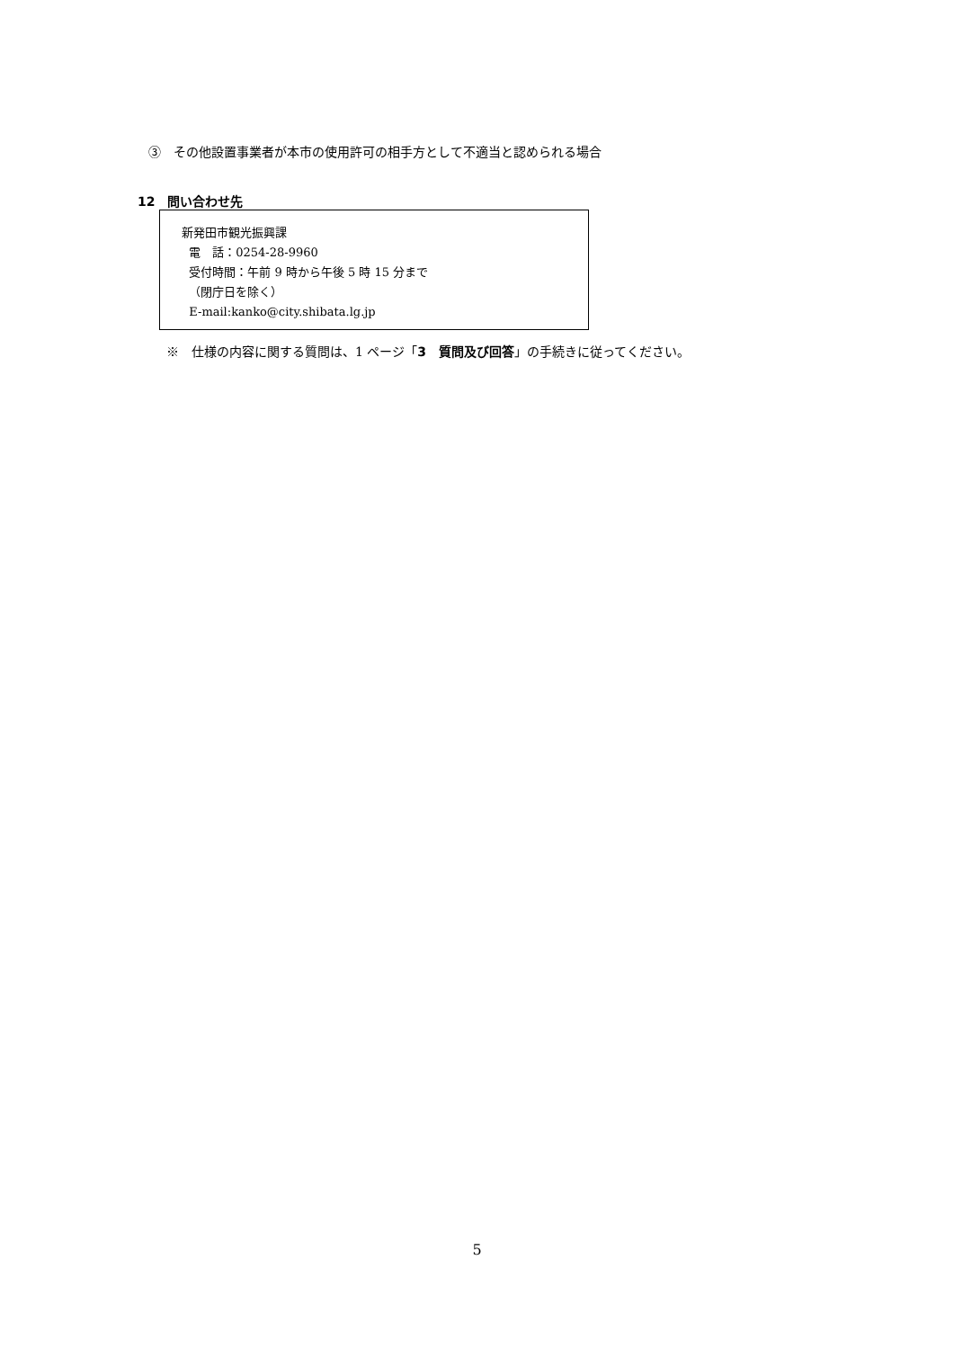③　その他設置事業者が本市の使用許可の相手方として不適当と認められる場合
12　問い合わせ先
新発田市観光振興課
電　話：0254-28-9960
受付時間：午前 9 時から午後 5 時 15 分まで
（閉庁日を除く）
E-mail:kanko@city.shibata.lg.jp
※　仕様の内容に関する質問は、1 ページ「3　質問及び回答」の手続きに従ってください。
5